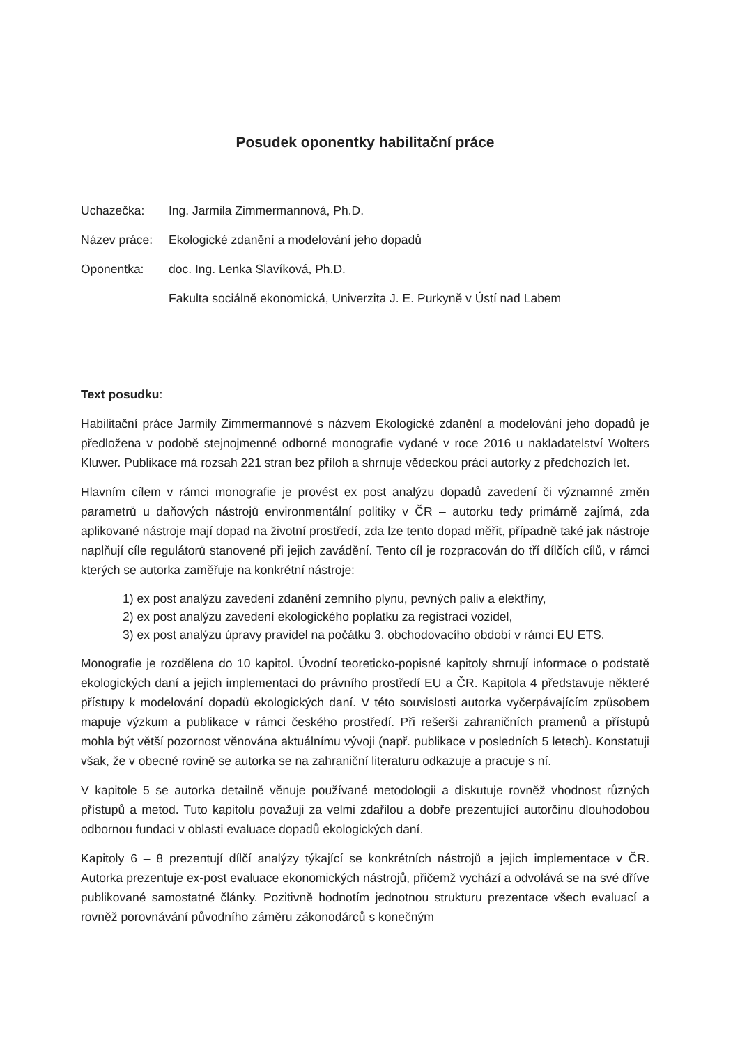Posudek oponentky habilitační práce
Uchazečka:
Ing. Jarmila Zimmermannová, Ph.D.
Název práce:
Ekologické zdanění a modelování jeho dopadů
Oponentka:
doc. Ing. Lenka Slavíková, Ph.D.
Fakulta sociálně ekonomická, Univerzita J. E. Purkyně v Ústí nad Labem
Text posudku:
Habilitační práce Jarmily Zimmermannové s názvem Ekologické zdanění a modelování jeho dopadů je předložena v podobě stejnojmenné odborné monografie vydané v roce 2016 u nakladatelství Wolters Kluwer. Publikace má rozsah 221 stran bez příloh a shrnuje vědeckou práci autorky z předchozích let.
Hlavním cílem v rámci monografie je provést ex post analýzu dopadů zavedení či významné změn parametrů u daňových nástrojů environmentální politiky v ČR – autorku tedy primárně zajímá, zda aplikované nástroje mají dopad na životní prostředí, zda lze tento dopad měřit, případně také jak nástroje naplňují cíle regulátorů stanovené při jejich zavádění. Tento cíl je rozpracován do tří dílčích cílů, v rámci kterých se autorka zaměřuje na konkrétní nástroje:
1) ex post analýzu zavedení zdanění zemního plynu, pevných paliv a elektřiny,
2) ex post analýzu zavedení ekologického poplatku za registraci vozidel,
3) ex post analýzu úpravy pravidel na počátku 3. obchodovacího období v rámci EU ETS.
Monografie je rozdělena do 10 kapitol. Úvodní teoreticko-popisné kapitoly shrnují informace o podstatě ekologických daní a jejich implementaci do právního prostředí EU a ČR. Kapitola 4 představuje některé přístupy k modelování dopadů ekologických daní. V této souvislosti autorka vyčerpávajícím způsobem mapuje výzkum a publikace v rámci českého prostředí. Při rešerši zahraničních pramenů a přístupů mohla být větší pozornost věnována aktuálnímu vývoji (např. publikace v posledních 5 letech). Konstatuji však, že v obecné rovině se autorka se na zahraniční literaturu odkazuje a pracuje s ní.
V kapitole 5 se autorka detailně věnuje používané metodologii a diskutuje rovněž vhodnost různých přístupů a metod. Tuto kapitolu považuji za velmi zdařilou a dobře prezentující autorčinu dlouhodobou odbornou fundaci v oblasti evaluace dopadů ekologických daní.
Kapitoly 6 – 8 prezentují dílčí analýzy týkající se konkrétních nástrojů a jejich implementace v ČR. Autorka prezentuje ex-post evaluace ekonomických nástrojů, přičemž vychází a odvolává se na své dříve publikované samostatné články. Pozitivně hodnotím jednotnou strukturu prezentace všech evaluací a rovněž porovnávání původního záměru zákonodárců s konečným